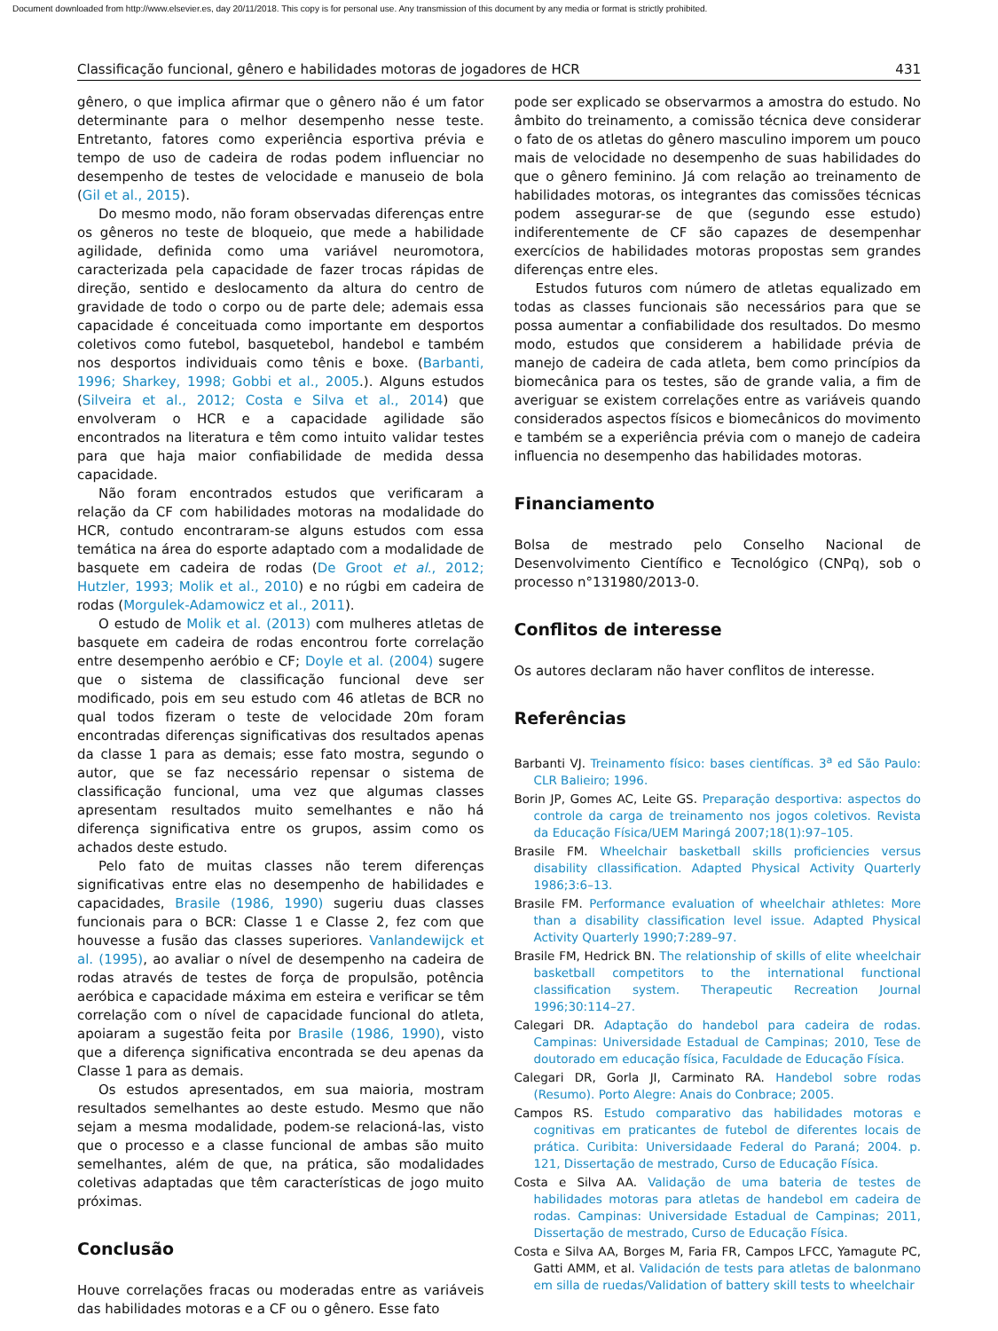Document downloaded from http://www.elsevier.es, day 20/11/2018. This copy is for personal use. Any transmission of this document by any media or format is strictly prohibited.
Classificação funcional, gênero e habilidades motoras de jogadores de HCR 431
gênero, o que implica afirmar que o gênero não é um fator determinante para o melhor desempenho nesse teste. Entretanto, fatores como experiência esportiva prévia e tempo de uso de cadeira de rodas podem influenciar no desempenho de testes de velocidade e manuseio de bola (Gil et al., 2015).
Do mesmo modo, não foram observadas diferenças entre os gêneros no teste de bloqueio, que mede a habilidade agilidade, definida como uma variável neuromotora, caracterizada pela capacidade de fazer trocas rápidas de direção, sentido e deslocamento da altura do centro de gravidade de todo o corpo ou de parte dele; ademais essa capacidade é conceituada como importante em desportos coletivos como futebol, basquetebol, handebol e também nos desportos individuais como tênis e boxe. (Barbanti, 1996; Sharkey, 1998; Gobbi et al., 2005.). Alguns estudos (Silveira et al., 2012; Costa e Silva et al., 2014) que envolveram o HCR e a capacidade agilidade são encontrados na literatura e têm como intuito validar testes para que haja maior confiabilidade de medida dessa capacidade.
Não foram encontrados estudos que verificaram a relação da CF com habilidades motoras na modalidade do HCR, contudo encontraram-se alguns estudos com essa temática na área do esporte adaptado com a modalidade de basquete em cadeira de rodas (De Groot et al., 2012; Hutzler, 1993; Molik et al., 2010) e no rúgbi em cadeira de rodas (Morgulek-Adamowicz et al., 2011).
O estudo de Molik et al. (2013) com mulheres atletas de basquete em cadeira de rodas encontrou forte correlação entre desempenho aeróbio e CF; Doyle et al. (2004) sugere que o sistema de classificação funcional deve ser modificado, pois em seu estudo com 46 atletas de BCR no qual todos fizeram o teste de velocidade 20m foram encontradas diferenças significativas dos resultados apenas da classe 1 para as demais; esse fato mostra, segundo o autor, que se faz necessário repensar o sistema de classificação funcional, uma vez que algumas classes apresentam resultados muito semelhantes e não há diferença significativa entre os grupos, assim como os achados deste estudo.
Pelo fato de muitas classes não terem diferenças significativas entre elas no desempenho de habilidades e capacidades, Brasile (1986, 1990) sugeriu duas classes funcionais para o BCR: Classe 1 e Classe 2, fez com que houvesse a fusão das classes superiores. Vanlandewijck et al. (1995), ao avaliar o nível de desempenho na cadeira de rodas através de testes de força de propulsão, potência aeróbica e capacidade máxima em esteira e verificar se têm correlação com o nível de capacidade funcional do atleta, apoiaram a sugestão feita por Brasile (1986, 1990), visto que a diferença significativa encontrada se deu apenas da Classe 1 para as demais.
Os estudos apresentados, em sua maioria, mostram resultados semelhantes ao deste estudo. Mesmo que não sejam a mesma modalidade, podem-se relacioná-las, visto que o processo e a classe funcional de ambas são muito semelhantes, além de que, na prática, são modalidades coletivas adaptadas que têm características de jogo muito próximas.
Conclusão
Houve correlações fracas ou moderadas entre as variáveis das habilidades motoras e a CF ou o gênero. Esse fato
pode ser explicado se observarmos a amostra do estudo. No âmbito do treinamento, a comissão técnica deve considerar o fato de os atletas do gênero masculino imporem um pouco mais de velocidade no desempenho de suas habilidades do que o gênero feminino. Já com relação ao treinamento de habilidades motoras, os integrantes das comissões técnicas podem assegurar-se de que (segundo esse estudo) indiferentemente de CF são capazes de desempenhar exercícios de habilidades motoras propostas sem grandes diferenças entre eles.
Estudos futuros com número de atletas equalizado em todas as classes funcionais são necessários para que se possa aumentar a confiabilidade dos resultados. Do mesmo modo, estudos que considerem a habilidade prévia de manejo de cadeira de cada atleta, bem como princípios da biomecânica para os testes, são de grande valia, a fim de averiguar se existem correlações entre as variáveis quando considerados aspectos físicos e biomecânicos do movimento e também se a experiência prévia com o manejo de cadeira influencia no desempenho das habilidades motoras.
Financiamento
Bolsa de mestrado pelo Conselho Nacional de Desenvolvimento Científico e Tecnológico (CNPq), sob o processo n°131980/2013-0.
Conflitos de interesse
Os autores declaram não haver conflitos de interesse.
Referências
Barbanti VJ. Treinamento físico: bases científicas. 3<sup>a</sup> ed São Paulo: CLR Balieiro; 1996.
Borin JP, Gomes AC, Leite GS. Preparação desportiva: aspectos do controle da carga de treinamento nos jogos coletivos. Revista da Educação Física/UEM Maringá 2007;18(1):97–105.
Brasile FM. Wheelchair basketball skills proficiencies versus disability cllassification. Adapted Physical Activity Quarterly 1986;3:6–13.
Brasile FM. Performance evaluation of wheelchair athletes: More than a disability classification level issue. Adapted Physical Activity Quarterly 1990;7:289–97.
Brasile FM, Hedrick BN. The relationship of skills of elite wheelchair basketball competitors to the international functional classification system. Therapeutic Recreation Journal 1996;30:114–27.
Calegari DR. Adaptação do handebol para cadeira de rodas. Campinas: Universidade Estadual de Campinas; 2010, Tese de doutorado em educação física, Faculdade de Educação Física.
Calegari DR, Gorla JI, Carminato RA. Handebol sobre rodas (Resumo). Porto Alegre: Anais do Conbrace; 2005.
Campos RS. Estudo comparativo das habilidades motoras e cognitivas em praticantes de futebol de diferentes locais de prática. Curibita: Universidaade Federal do Paraná; 2004. p. 121, Dissertação de mestrado, Curso de Educação Física.
Costa e Silva AA. Validação de uma bateria de testes de habilidades motoras para atletas de handebol em cadeira de rodas. Campinas: Universidade Estadual de Campinas; 2011, Dissertação de mestrado, Curso de Educação Física.
Costa e Silva AA, Borges M, Faria FR, Campos LFCC, Yamagute PC, Gatti AMM, et al. Validación de tests para atletas de balonmano em silla de ruedas/Validation of battery skill tests to wheelchair